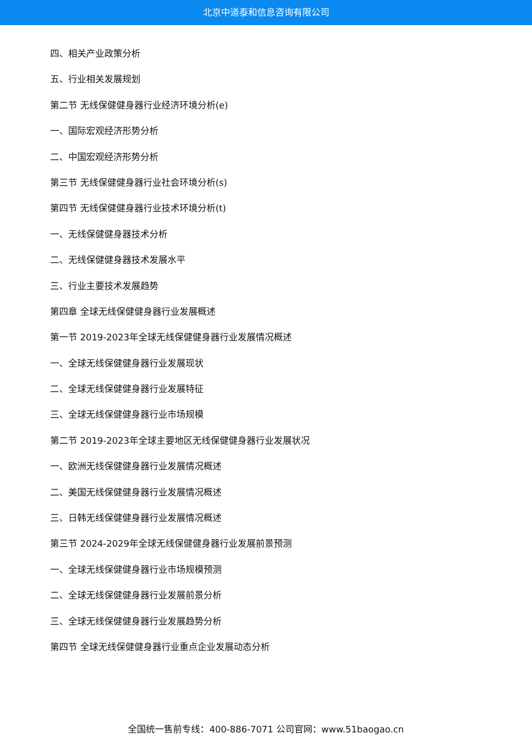北京中道泰和信息咨询有限公司
四、相关产业政策分析
五、行业相关发展规划
第二节 无线保健健身器行业经济环境分析(e)
一、国际宏观经济形势分析
二、中国宏观经济形势分析
第三节 无线保健健身器行业社会环境分析(s)
第四节 无线保健健身器行业技术环境分析(t)
一、无线保健健身器技术分析
二、无线保健健身器技术发展水平
三、行业主要技术发展趋势
第四章 全球无线保健健身器行业发展概述
第一节 2019-2023年全球无线保健健身器行业发展情况概述
一、全球无线保健健身器行业发展现状
二、全球无线保健健身器行业发展特征
三、全球无线保健健身器行业市场规模
第二节 2019-2023年全球主要地区无线保健健身器行业发展状况
一、欧洲无线保健健身器行业发展情况概述
二、美国无线保健健身器行业发展情况概述
三、日韩无线保健健身器行业发展情况概述
第三节 2024-2029年全球无线保健健身器行业发展前景预测
一、全球无线保健健身器行业市场规模预测
二、全球无线保健健身器行业发展前景分析
三、全球无线保健健身器行业发展趋势分析
第四节 全球无线保健健身器行业重点企业发展动态分析
全国统一售前专线：400-886-7071 公司官网：www.51baogao.cn